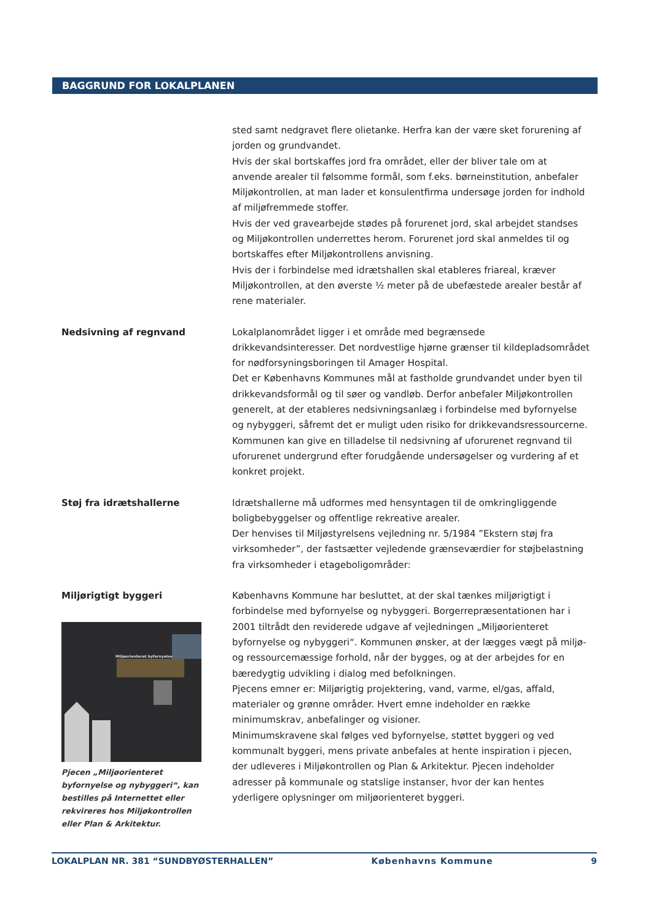BAGGRUND FOR LOKALPLANEN
sted samt nedgravet flere olietanke. Herfra kan der være sket forurening af jorden og grundvandet.
Hvis der skal bortskaffes jord fra området, eller der bliver tale om at anvende arealer til følsomme formål, som f.eks. børneinstitution, anbefaler Miljøkontrollen, at man lader et konsulentfirma undersøge jorden for indhold af miljøfremmede stoffer.
Hvis der ved gravearbejde stødes på forurenet jord, skal arbejdet standses og Miljøkontrollen underrettes herom. Forurenet jord skal anmeldes til og bortskaffes efter Miljøkontrollens anvisning.
Hvis der i forbindelse med idrætshallen skal etableres friareal, kræver Miljøkontrollen, at den øverste ½ meter på de ubefæstede arealer består af rene materialer.
Nedsivning af regnvand
Lokalplanområdet ligger i et område med begrænsede drikkevandsinteresser. Det nordvestlige hjørne grænser til kildepladsområdet for nødforsyningsboringen til Amager Hospital.
Det er Københavns Kommunes mål at fastholde grundvandet under byen til drikkevandsformål og til søer og vandløb. Derfor anbefaler Miljøkontrollen generelt, at der etableres nedsivningsanlæg i forbindelse med byfornyelse og nybyggeri, såfremt det er muligt uden risiko for drikkevandsressourcerne.
Kommunen kan give en tilladelse til nedsivning af uforurenet regnvand til uforurenet undergrund efter forudgående undersøgelser og vurdering af et konkret projekt.
Støj fra idrætshallerne
Idrætshallerne må udformes med hensyntagen til de omkringliggende boligbebyggelser og offentlige rekreative arealer.
Der henvises til Miljøstyrelsens vejledning nr. 5/1984 ”Ekstern støj fra virksomheder”, der fastsætter vejledende grænseværdier for støjbelastning fra virksomheder i etageboligområder:
Miljørigtigt byggeri
Miljøorienteret byfornyelse
Pjecen „Miljøorienteret byfornyelse og nybyggeri“, kan bestilles på Internettet eller rekvireres hos Miljøkontrollen eller Plan & Arkitektur.
Københavns Kommune har besluttet, at der skal tænkes miljørigtigt i forbindelse med byfornyelse og nybyggeri. Borgerrepræsentationen har i 2001 tiltrådt den reviderede udgave af vejledningen „Miljøorienteret byfornyelse og nybyggeri“. Kommunen ønsker, at der lægges vægt på miljø- og ressourcemæssige forhold, når der bygges, og at der arbejdes for en bæredygtig udvikling i dialog med befolkningen.
Pjecens emner er: Miljørigtig projektering, vand, varme, el/gas, affald, materialer og grønne områder. Hvert emne indeholder en række minimumskrav, anbefalinger og visioner.
Minimumskravene skal følges ved byfornyelse, støttet byggeri og ved kommunalt byggeri, mens private anbefales at hente inspiration i pjecen, der udleveres i Miljøkontrollen og Plan & Arkitektur. Pjecen indeholder adresser på kommunale og statslige instanser, hvor der kan hentes yderligere oplysninger om miljøorienteret byggeri.
LOKALPLAN NR. 381 “SUNDBYØSTERHALLEN” Københavns Kommune 9